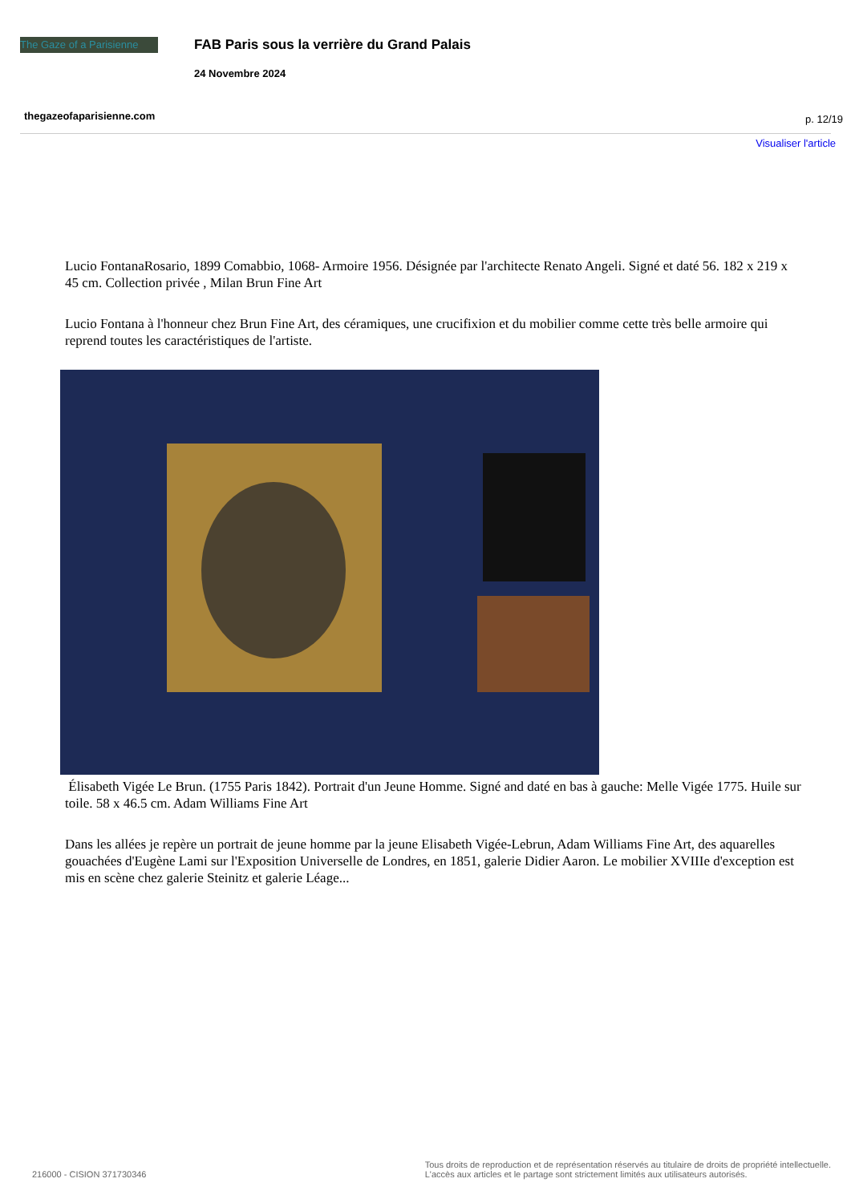The Gaze of a Parisienne
FAB Paris sous la verrière du Grand Palais
24 Novembre 2024
thegazeofaparisienne.com p. 12/19
Visualiser l'article
Lucio FontanaRosario, 1899 Comabbio, 1068- Armoire 1956. Désignée par l'architecte Renato Angeli. Signé et daté 56. 182 x 219 x 45 cm. Collection privée , Milan Brun Fine Art
Lucio Fontana à l'honneur chez Brun Fine Art, des céramiques, une crucifixion et du mobilier comme cette très belle armoire qui reprend toutes les caractéristiques de l'artiste.
Élisabeth Vigée Le Brun. (1755 Paris 1842). Portrait d'un Jeune Homme. Signé and daté en bas à gauche: Melle Vigée 1775. Huile sur toile. 58 x 46.5 cm. Adam Williams Fine Art
Dans les allées je repère un portrait de jeune homme par la jeune Elisabeth Vigée-Lebrun, Adam Williams Fine Art, des aquarelles gouachées d'Eugène Lami sur l'Exposition Universelle de Londres, en 1851, galerie Didier Aaron. Le mobilier XVIIIe d'exception est mis en scène chez galerie Steinitz et galerie Léage...
216000 - CISION 371730346 Tous droits de reproduction et de représentation réservés au titulaire de droits de propriété intellectuelle.
L'accès aux articles et le partage sont strictement limités aux utilisateurs autorisés.